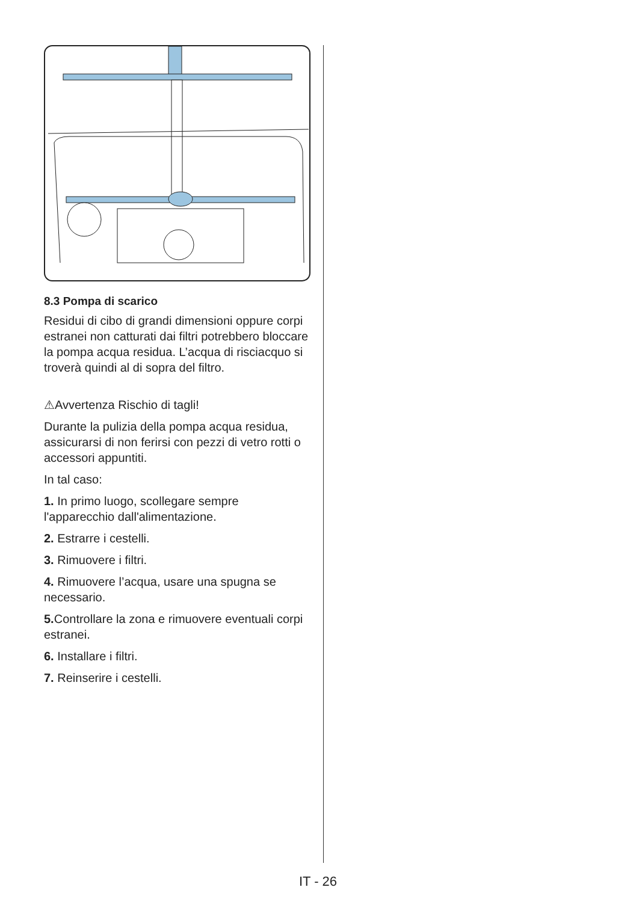8.3 Pompa di scarico
Residui di cibo di grandi dimensioni oppure corpi estranei non catturati dai filtri potrebbero bloccare la pompa acqua residua. L’acqua di risciacquo si troverà quindi al di sopra del filtro.
⚠Avvertenza Rischio di tagli!
Durante la pulizia della pompa acqua residua, assicurarsi di non ferirsi con pezzi di vetro rotti o accessori appuntiti.
In tal caso:
1. In primo luogo, scollegare sempre l'apparecchio dall'alimentazione.
2. Estrarre i cestelli.
3. Rimuovere i filtri.
4. Rimuovere l’acqua, usare una spugna se necessario.
5. Controllare la zona e rimuovere eventuali corpi estranei.
6. Installare i filtri.
7. Reinserire i cestelli.
IT - 26